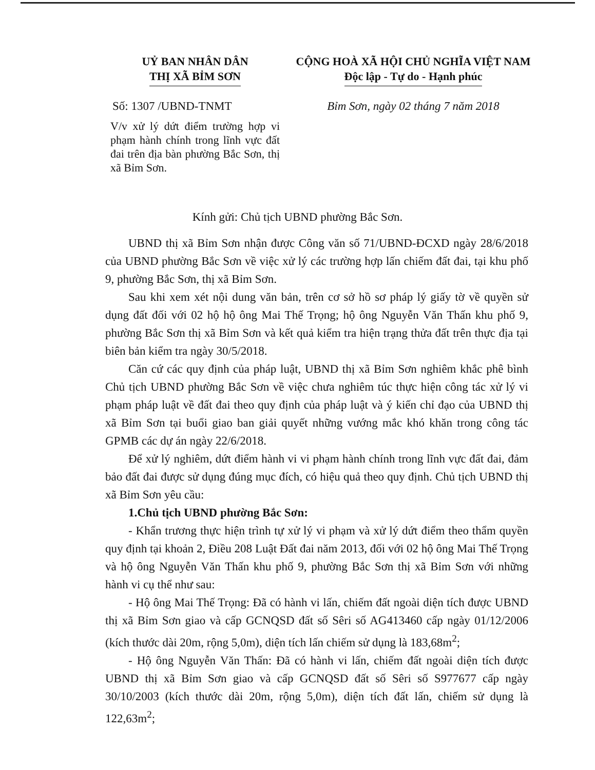UỶ BAN NHÂN DÂN
THỊ XÃ BỈM SƠN
Số: 1307 /UBND-TNMT
V/v xử lý dứt điểm trường hợp vi phạm hành chính trong lĩnh vực đất đai trên địa bàn phường Bắc Sơn, thị xã Bỉm Sơn.
CỘNG HOÀ XÃ HỘI CHỦ NGHĨA VIỆT NAM
Độc lập - Tự do - Hạnh phúc
Bỉm Sơn, ngày 02 tháng 7 năm 2018
Kính gửi: Chủ tịch UBND phường Bắc Sơn.
UBND thị xã Bỉm Sơn nhận được Công văn số 71/UBND-ĐCXD ngày 28/6/2018 của UBND phường Bắc Sơn về việc xử lý các trường hợp lấn chiếm đất đai, tại khu phố 9, phường Bắc Sơn, thị xã Bỉm Sơn.
Sau khi xem xét nội dung văn bản, trên cơ sở hồ sơ pháp lý giấy tờ về quyền sử dụng đất đối với 02 hộ hộ ông Mai Thế Trọng; hộ ông Nguyễn Văn Thấn khu phố 9, phường Bắc Sơn thị xã Bỉm Sơn và kết quả kiểm tra hiện trạng thửa đất trên thực địa tại biên bản kiểm tra ngày 30/5/2018.
Căn cứ các quy định của pháp luật, UBND thị xã Bỉm Sơn nghiêm khắc phê bình Chủ tịch UBND phường Bắc Sơn về việc chưa nghiêm túc thực hiện công tác xử lý vi phạm pháp luật về đất đai theo quy định của pháp luật và ý kiến chỉ đạo của UBND thị xã Bỉm Sơn tại buổi giao ban giải quyết những vướng mắc khó khăn trong công tác GPMB các dự án ngày 22/6/2018.
Để xử lý nghiêm, dứt điểm hành vi vi phạm hành chính trong lĩnh vực đất đai, đảm bảo đất đai được sử dụng đúng mục đích, có hiệu quả theo quy định. Chủ tịch UBND thị xã Bỉm Sơn yêu cầu:
1.Chủ tịch UBND phường Bắc Sơn:
- Khẩn trương thực hiện trình tự xử lý vi phạm và xử lý dứt điểm theo thẩm quyền quy định tại khoản 2, Điều 208 Luật Đất đai năm 2013, đối với 02 hộ ông Mai Thế Trọng và hộ ông Nguyễn Văn Thấn khu phố 9, phường Bắc Sơn thị xã Bỉm Sơn với những hành vi cụ thể như sau:
- Hộ ông Mai Thế Trọng: Đã có hành vi lấn, chiếm đất ngoài diện tích được UBND thị xã Bỉm Sơn giao và cấp GCNQSD đất số Sêri số AG413460 cấp ngày 01/12/2006 (kích thước dài 20m, rộng 5,0m), diện tích lấn chiếm sử dụng là 183,68m<sup>2</sup>;
- Hộ ông Nguyễn Văn Thấn: Đã có hành vi lấn, chiếm đất ngoài diện tích được UBND thị xã Bỉm Sơn giao và cấp GCNQSD đất số Sêri số S977677 cấp ngày 30/10/2003 (kích thước dài 20m, rộng 5,0m), diện tích đất lấn, chiếm sử dụng là 122,63m<sup>2</sup>;